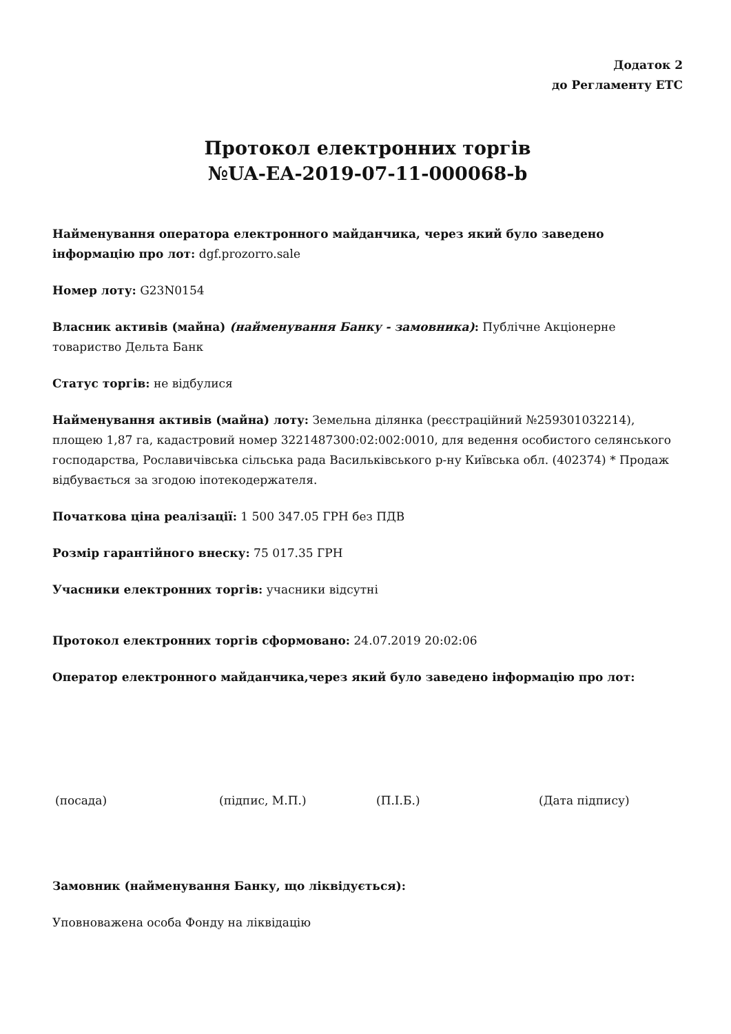Додаток 2
до Регламенту ЕТС
Протокол електронних торгів
№UA-EA-2019-07-11-000068-b
Найменування оператора електронного майданчика, через який було заведено інформацію про лот: dgf.prozorro.sale
Номер лоту: G23N0154
Власник активів (майна) (найменування Банку - замовника): Публічне Акціонерне товариство Дельта Банк
Статус торгів: не відбулися
Найменування активів (майна) лоту: Земельна ділянка (реєстраційний №259301032214), площею 1,87 га, кадастровий номер 3221487300:02:002:0010, для ведення особистого селянського господарства, Рославичівська сільська рада Васильківського р-ну Київська обл. (402374) * Продаж відбувається за згодою іпотекодержателя.
Початкова ціна реалізації: 1 500 347.05 ГРН без ПДВ
Розмір гарантійного внеску: 75 017.35 ГРН
Учасники електронних торгів: учасники відсутні
Протокол електронних торгів сформовано: 24.07.2019 20:02:06
Оператор електронного майданчика,через який було заведено інформацію про лот:
(посада) (підпис, М.П.) (П.І.Б.) (Дата підпису)
Замовник (найменування Банку, що ліквідується):
Уповноважена особа Фонду на ліквідацію